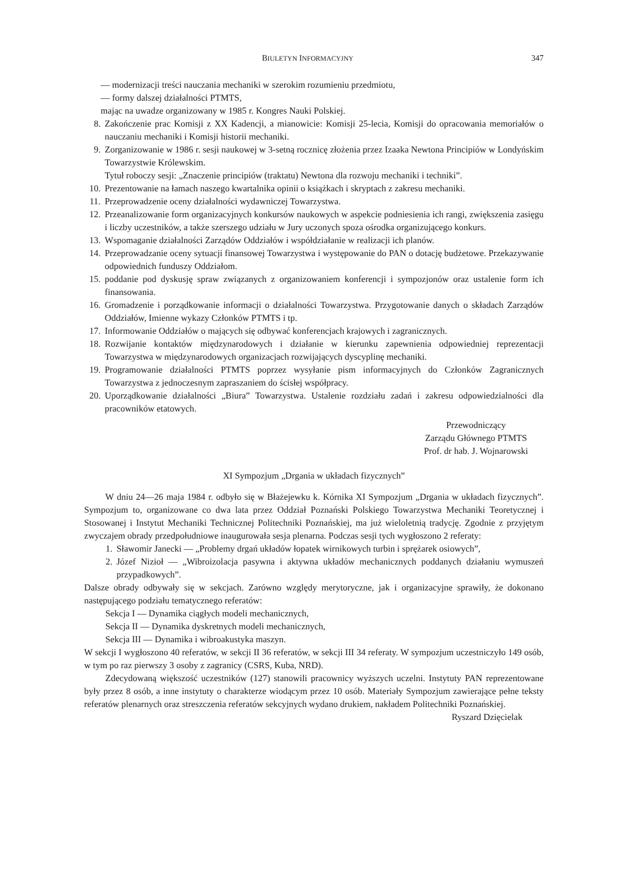BIULETYN INFORMACYJNY 347
— modernizacji treści nauczania mechaniki w szerokim rozumieniu przedmiotu,
— formy dalszej działalności PTMTS,
mając na uwadze organizowany w 1985 r. Kongres Nauki Polskiej.
8. Zakończenie prac Komisji z XX Kadencji, a mianowicie: Komisji 25-lecia, Komisji do opracowania memoriałów o nauczaniu mechaniki i Komisji historii mechaniki.
9. Zorganizowanie w 1986 r. sesji naukowej w 3-setną rocznicę złożenia przez Izaaka Newtona Principiów w Londyńskim Towarzystwie Królewskim.
Tytuł roboczy sesji: „Znaczenie principiów (traktatu) Newtona dla rozwoju mechaniki i techniki”.
10. Prezentowanie na łamach naszego kwartalnika opinii o książkach i skryptach z zakresu mechaniki.
11. Przeprowadzenie oceny działalności wydawniczej Towarzystwa.
12. Przeanalizowanie form organizacyjnych konkursów naukowych w aspekcie podniesienia ich rangi, zwiększenia zasięgu i liczby uczestników, a także szerszego udziału w Jury uczonych spoza ośrodka organizującego konkurs.
13. Wspomaganie działalności Zarządów Oddziałów i współdziałanie w realizacji ich planów.
14. Przeprowadzanie oceny sytuacji finansowej Towarzystwa i występowanie do PAN o dotację budżetowe. Przekazywanie odpowiednich funduszy Oddziałom.
15. poddanie pod dyskusję spraw związanych z organizowaniem konferencji i sympozjonów oraz ustalenie form ich finansowania.
16. Gromadzenie i porządkowanie informacji o działalności Towarzystwa. Przygotowanie danych o składach Zarządów Oddziałów, Imienne wykazy Członków PTMTS i tp.
17. Informowanie Oddziałów o mających się odbywać konferencjach krajowych i zagranicznych.
18. Rozwijanie kontaktów międzynarodowych i działanie w kierunku zapewnienia odpowiedniej reprezentacji Towarzystwa w międzynarodowych organizacjach rozwijających dyscyplinę mechaniki.
19. Programowanie działalności PTMTS poprzez wysyłanie pism informacyjnych do Członków Zagranicznych Towarzystwa z jednoczesnym zapraszaniem do ścisłej współpracy.
20. Uporządkowanie działalności „Biura” Towarzystwa. Ustalenie rozdziału zadań i zakresu odpowiedzialności dla pracowników etatowych.
Przewodniczący
Zarządu Głównego PTMTS
Prof. dr hab. J. Wojnarowski
XI Sympozjum „Drgania w układach fizycznych”
W dniu 24—26 maja 1984 r. odbyło się w Błażejewku k. Kórnika XI Sympozjum „Drgania w układach fizycznych”. Sympozjum to, organizowane co dwa lata przez Oddział Poznański Polskiego Towarzystwa Mechaniki Teoretycznej i Stosowanej i Instytut Mechaniki Technicznej Politechniki Poznańskiej, ma już wieloletnią tradycję. Zgodnie z przyjętym zwyczajem obrady przedpołudniowe inaugurowała sesja plenarna. Podczas sesji tych wygłoszono 2 referaty:
1. Sławomir Janecki — „Problemy drgań układów łopatek wirnikowych turbin i sprężarek osiowych”,
2. Józef Nizioł — „Wibroizolacja pasywna i aktywna układów mechanicznych poddanych działaniu wymuszeń przypadkowych”.
Dalsze obrady odbywały się w sekcjach. Zarówno względy merytoryczne, jak i organizacyjne sprawiły, że dokonano następującego podziału tematycznego referatów:
Sekcja I — Dynamika ciągłych modeli mechanicznych,
Sekcja II — Dynamika dyskretnych modeli mechanicznych,
Sekcja III — Dynamika i wibroakustyka maszyn.
W sekcji I wygłoszono 40 referatów, w sekcji II 36 referatów, w sekcji III 34 referaty. W sympozjum uczestniczyło 149 osób, w tym po raz pierwszy 3 osoby z zagranicy (CSRS, Kuba, NRD).
Zdecydowaną większość uczestników (127) stanowili pracownicy wyższych uczelni. Instytuty PAN reprezentowane były przez 8 osób, a inne instytuty o charakterze wiodącym przez 10 osób. Materiały Sympozjum zawierające pełne teksty referatów plenarnych oraz streszczenia referatów sekcyjnych wydano drukiem, nakładem Politechniki Poznańskiej.
Ryszard Dzięcielak